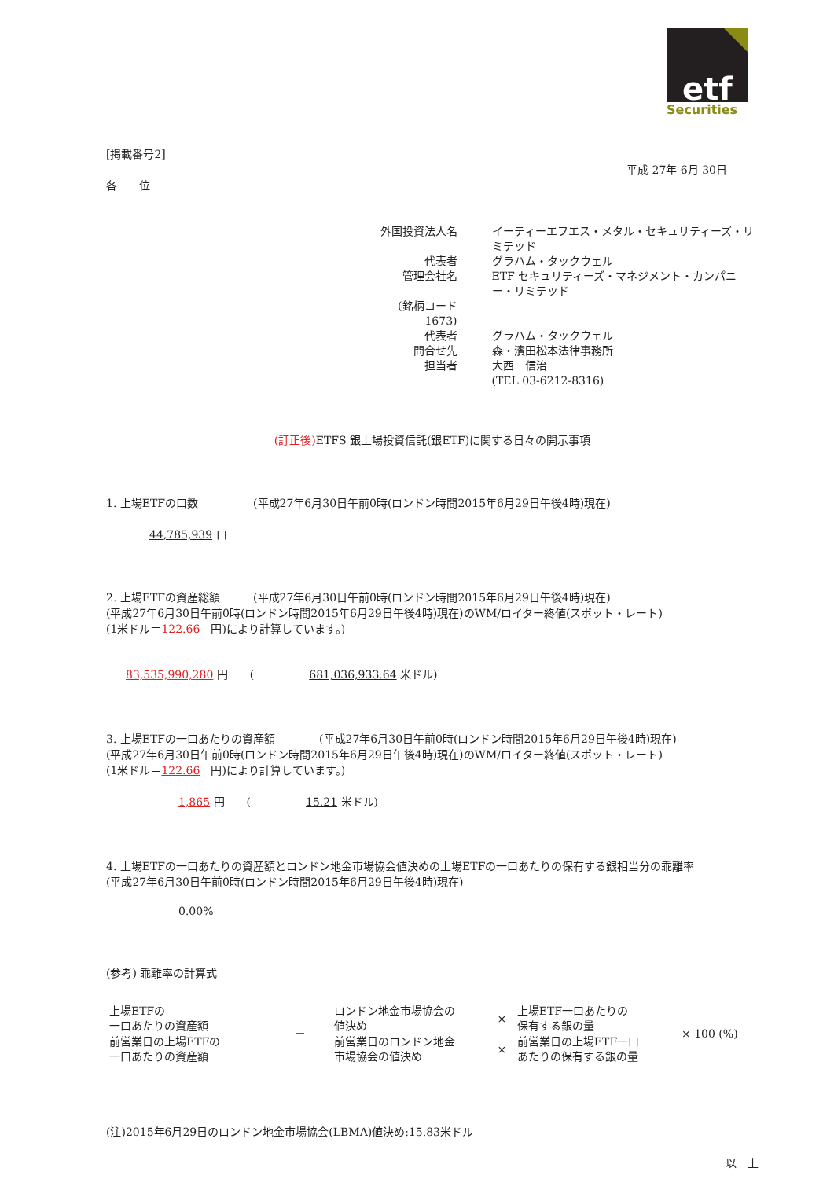etf
Securities
[掲載番号2]
平成 27年 6月 30日
各　　位
| 外国投資法人名 | イーティーエフエス・メタル・セキュリティーズ・リミテッド |
| 代表者 | グラハム・タックウェル |
| 管理会社名 | ETF セキュリティーズ・マネジメント・カンパニー・リミテッド |
| (銘柄コード 1673) | |
| 代表者 | グラハム・タックウェル |
| 問合せ先 | 森・濱田松本法律事務所 |
| 担当者 | 大西 信治 (TEL 03-6212-8316) |
(訂正後) ETFS 銀上場投資信託(銀ETF)に関する日々の開示事項
1. 上場ETFの口数　　　　　(平成27年6月30日午前0時(ロンドン時間2015年6月29日午後4時)現在)
44,785,939 口
2. 上場ETFの資産総額　　　(平成27年6月30日午前0時(ロンドン時間2015年6月29日午後4時)現在)
(平成27年6月30日午前0時(ロンドン時間2015年6月29日午後4時)現在)のWM/ロイター終値(スポット・レート)
(1米ドル＝122.66　円)により計算しています。)
83,535,990,280 円　　(　　　　　681,036,933.64 米ドル)
3. 上場ETFの一口あたりの資産額　　　　(平成27年6月30日午前0時(ロンドン時間2015年6月29日午後4時)現在)
(平成27年6月30日午前0時(ロンドン時間2015年6月29日午後4時)現在)のWM/ロイター終値(スポット・レート)
(1米ドル＝122.66　円)により計算しています。)
1,865 円　　(　　　　　15.21 米ドル)
4. 上場ETFの一口あたりの資産額とロンドン地金市場協会値決めの上場ETFの一口あたりの保有する銀相当分の乖離率
(平成27年6月30日午前0時(ロンドン時間2015年6月29日午後4時)現在)
0.00%
(参考) 乖離率の計算式
| 上場ETFの 一口あたりの資産額 | － | ロンドン地金市場協会の 値決め | × | 上場ETF一口あたりの 保有する銀の量 | × 100 (%) |
| 前営業日の上場ETFの 一口あたりの資産額 | | 前営業日のロンドン地金 市場協会の値決め | × | 前営業日の上場ETF一口 あたりの保有する銀の量 | |
(注)2015年6月29日のロンドン地金市場協会(LBMA)値決め:15.83米ドル
以　上